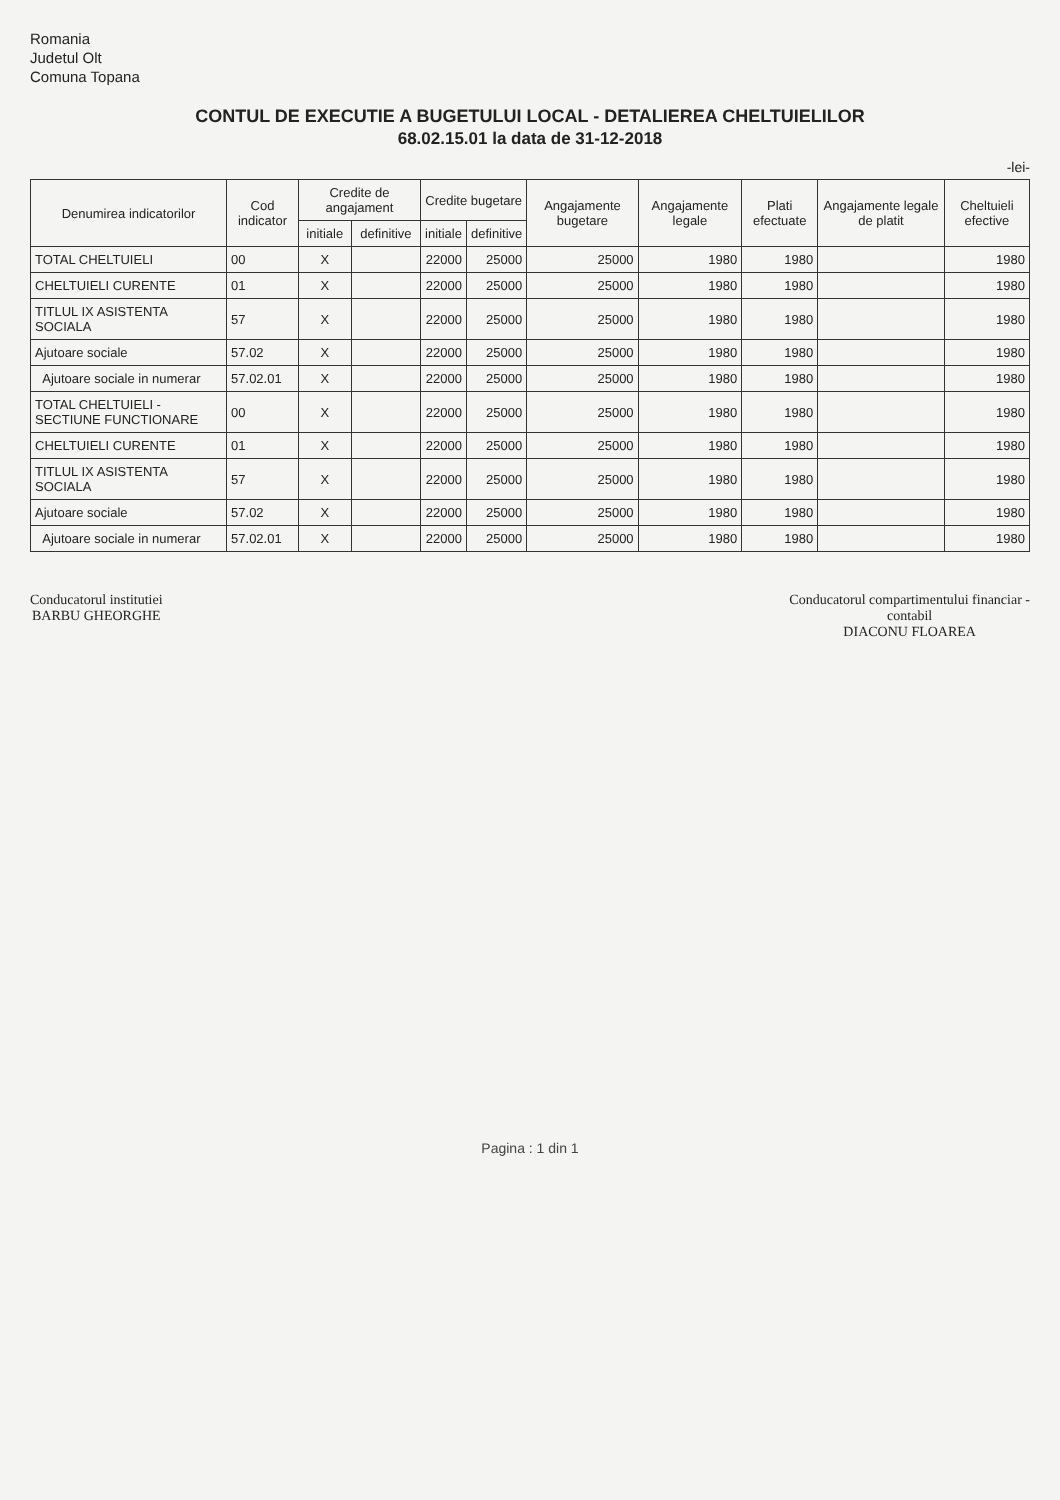Romania
Judetul Olt
Comuna Topana
CONTUL DE EXECUTIE A BUGETULUI LOCAL - DETALIEREA CHELTUIELILOR
68.02.15.01 la data de 31-12-2018
-lei-
| Denumirea indicatorilor | Cod indicator | Credite de angajament | | Credite bugetare | | Angajamente bugetare | Angajamente legale | Plati efectuate | Angajamente legale de platit | Cheltuieli efective |
| --- | --- | --- | --- | --- | --- | --- | --- | --- | --- | --- |
| | | initiale | definitive | initiale | definitive | | | | | |
| TOTAL CHELTUIELI | 00 | X | | 22000 | 25000 | 25000 | 1980 | 1980 | | 1980 |
| CHELTUIELI CURENTE | 01 | X | | 22000 | 25000 | 25000 | 1980 | 1980 | | 1980 |
| TITLUL IX ASISTENTA SOCIALA | 57 | X | | 22000 | 25000 | 25000 | 1980 | 1980 | | 1980 |
| Ajutoare sociale | 57.02 | X | | 22000 | 25000 | 25000 | 1980 | 1980 | | 1980 |
| Ajutoare sociale in numerar | 57.02.01 | X | | 22000 | 25000 | 25000 | 1980 | 1980 | | 1980 |
| TOTAL CHELTUIELI - SECTIUNE FUNCTIONARE | 00 | X | | 22000 | 25000 | 25000 | 1980 | 1980 | | 1980 |
| CHELTUIELI CURENTE | 01 | X | | 22000 | 25000 | 25000 | 1980 | 1980 | | 1980 |
| TITLUL IX ASISTENTA SOCIALA | 57 | X | | 22000 | 25000 | 25000 | 1980 | 1980 | | 1980 |
| Ajutoare sociale | 57.02 | X | | 22000 | 25000 | 25000 | 1980 | 1980 | | 1980 |
| Ajutoare sociale in numerar | 57.02.01 | X | | 22000 | 25000 | 25000 | 1980 | 1980 | | 1980 |
Conducatorul institutiei
BARBU GHEORGHE
Conducatorul compartimentului financiar -
contabil
DIACONU FLOAREA
Pagina : 1 din 1